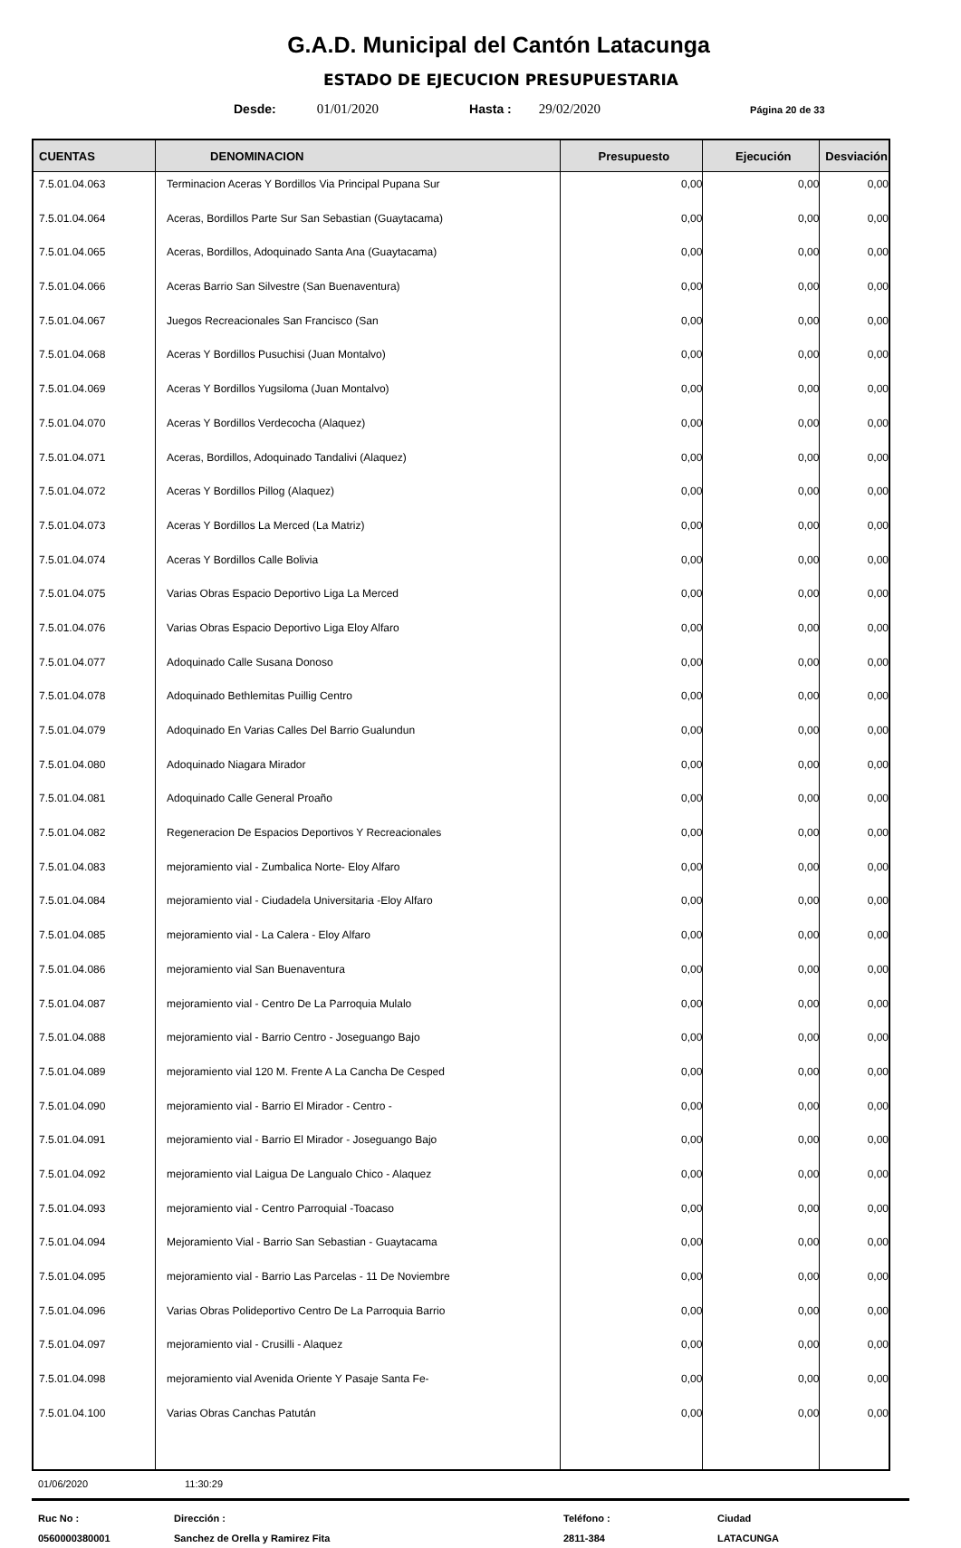G.A.D. Municipal del Cantón Latacunga
ESTADO DE EJECUCION PRESUPUESTARIA
Desde: 01/01/2020 Hasta : 29/02/2020 Página 20 de 33
| CUENTAS | DENOMINACION | Presupuesto | Ejecución | Desviación |
| --- | --- | --- | --- | --- |
| 7.5.01.04.063 | Terminacion Aceras Y Bordillos Via Principal Pupana Sur | 0,00 | 0,00 | 0,00 |
| 7.5.01.04.064 | Aceras, Bordillos Parte Sur San Sebastian (Guaytacama) | 0,00 | 0,00 | 0,00 |
| 7.5.01.04.065 | Aceras, Bordillos, Adoquinado Santa Ana (Guaytacama) | 0,00 | 0,00 | 0,00 |
| 7.5.01.04.066 | Aceras Barrio San Silvestre (San Buenaventura) | 0,00 | 0,00 | 0,00 |
| 7.5.01.04.067 | Juegos Recreacionales San Francisco (San | 0,00 | 0,00 | 0,00 |
| 7.5.01.04.068 | Aceras Y Bordillos Pusuchisi (Juan Montalvo) | 0,00 | 0,00 | 0,00 |
| 7.5.01.04.069 | Aceras Y Bordillos Yugsiloma (Juan Montalvo) | 0,00 | 0,00 | 0,00 |
| 7.5.01.04.070 | Aceras Y Bordillos Verdecocha (Alaquez) | 0,00 | 0,00 | 0,00 |
| 7.5.01.04.071 | Aceras, Bordillos, Adoquinado Tandalivi (Alaquez) | 0,00 | 0,00 | 0,00 |
| 7.5.01.04.072 | Aceras Y Bordillos Pillog (Alaquez) | 0,00 | 0,00 | 0,00 |
| 7.5.01.04.073 | Aceras Y Bordillos La Merced (La Matriz) | 0,00 | 0,00 | 0,00 |
| 7.5.01.04.074 | Aceras Y Bordillos Calle Bolivia | 0,00 | 0,00 | 0,00 |
| 7.5.01.04.075 | Varias Obras Espacio Deportivo Liga La Merced | 0,00 | 0,00 | 0,00 |
| 7.5.01.04.076 | Varias Obras Espacio Deportivo Liga Eloy Alfaro | 0,00 | 0,00 | 0,00 |
| 7.5.01.04.077 | Adoquinado Calle Susana Donoso | 0,00 | 0,00 | 0,00 |
| 7.5.01.04.078 | Adoquinado Bethlemitas Puillig Centro | 0,00 | 0,00 | 0,00 |
| 7.5.01.04.079 | Adoquinado En Varias Calles Del Barrio Gualundun | 0,00 | 0,00 | 0,00 |
| 7.5.01.04.080 | Adoquinado Niagara Mirador | 0,00 | 0,00 | 0,00 |
| 7.5.01.04.081 | Adoquinado Calle General Proaño | 0,00 | 0,00 | 0,00 |
| 7.5.01.04.082 | Regeneracion De Espacios Deportivos Y Recreacionales | 0,00 | 0,00 | 0,00 |
| 7.5.01.04.083 | mejoramiento vial - Zumbalica Norte- Eloy Alfaro | 0,00 | 0,00 | 0,00 |
| 7.5.01.04.084 | mejoramiento vial - Ciudadela Universitaria -Eloy Alfaro | 0,00 | 0,00 | 0,00 |
| 7.5.01.04.085 | mejoramiento vial - La Calera - Eloy Alfaro | 0,00 | 0,00 | 0,00 |
| 7.5.01.04.086 | mejoramiento vial San Buenaventura | 0,00 | 0,00 | 0,00 |
| 7.5.01.04.087 | mejoramiento vial - Centro De La Parroquia Mulalo | 0,00 | 0,00 | 0,00 |
| 7.5.01.04.088 | mejoramiento vial - Barrio Centro - Joseguango Bajo | 0,00 | 0,00 | 0,00 |
| 7.5.01.04.089 | mejoramiento vial 120 M. Frente A La Cancha De Cesped | 0,00 | 0,00 | 0,00 |
| 7.5.01.04.090 | mejoramiento vial - Barrio El Mirador - Centro - | 0,00 | 0,00 | 0,00 |
| 7.5.01.04.091 | mejoramiento vial - Barrio El Mirador - Joseguango Bajo | 0,00 | 0,00 | 0,00 |
| 7.5.01.04.092 | mejoramiento vial Laigua De Langualo Chico - Alaquez | 0,00 | 0,00 | 0,00 |
| 7.5.01.04.093 | mejoramiento vial - Centro Parroquial -Toacaso | 0,00 | 0,00 | 0,00 |
| 7.5.01.04.094 | Mejoramiento Vial - Barrio San Sebastian - Guaytacama | 0,00 | 0,00 | 0,00 |
| 7.5.01.04.095 | mejoramiento vial - Barrio Las Parcelas - 11 De Noviembre | 0,00 | 0,00 | 0,00 |
| 7.5.01.04.096 | Varias Obras Polideportivo Centro De La Parroquia Barrio | 0,00 | 0,00 | 0,00 |
| 7.5.01.04.097 | mejoramiento vial - Crusilli - Alaquez | 0,00 | 0,00 | 0,00 |
| 7.5.01.04.098 | mejoramiento vial Avenida Oriente Y Pasaje Santa Fe- | 0,00 | 0,00 | 0,00 |
| 7.5.01.04.100 | Varias Obras Canchas Patután | 0,00 | 0,00 | 0,00 |
01/06/2020 11:30:29
Ruc No :
0560000380001
Dirección :
Sanchez de Orella y Ramirez Fita
Teléfono :
2811-384
Ciudad
LATACUNGA